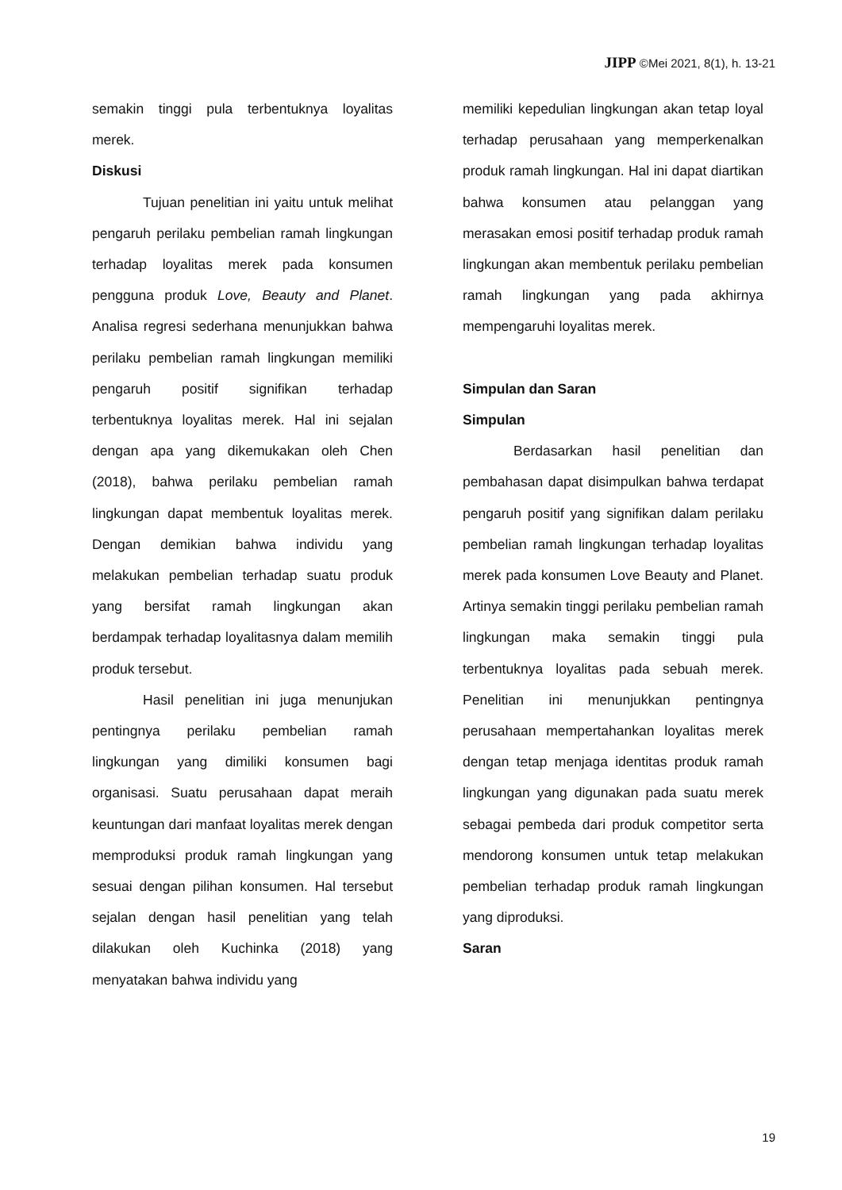JIPP ©Mei 2021, 8(1), h. 13-21
semakin tinggi pula terbentuknya loyalitas merek.
Diskusi
Tujuan penelitian ini yaitu untuk melihat pengaruh perilaku pembelian ramah lingkungan terhadap loyalitas merek pada konsumen pengguna produk Love, Beauty and Planet. Analisa regresi sederhana menunjukkan bahwa perilaku pembelian ramah lingkungan memiliki pengaruh positif signifikan terhadap terbentuknya loyalitas merek. Hal ini sejalan dengan apa yang dikemukakan oleh Chen (2018), bahwa perilaku pembelian ramah lingkungan dapat membentuk loyalitas merek. Dengan demikian bahwa individu yang melakukan pembelian terhadap suatu produk yang bersifat ramah lingkungan akan berdampak terhadap loyalitasnya dalam memilih produk tersebut.
Hasil penelitian ini juga menunjukan pentingnya perilaku pembelian ramah lingkungan yang dimiliki konsumen bagi organisasi. Suatu perusahaan dapat meraih keuntungan dari manfaat loyalitas merek dengan memproduksi produk ramah lingkungan yang sesuai dengan pilihan konsumen. Hal tersebut sejalan dengan hasil penelitian yang telah dilakukan oleh Kuchinka (2018) yang menyatakan bahwa individu yang
memiliki kepedulian lingkungan akan tetap loyal terhadap perusahaan yang memperkenalkan produk ramah lingkungan. Hal ini dapat diartikan bahwa konsumen atau pelanggan yang merasakan emosi positif terhadap produk ramah lingkungan akan membentuk perilaku pembelian ramah lingkungan yang pada akhirnya mempengaruhi loyalitas merek.
Simpulan dan Saran
Simpulan
Berdasarkan hasil penelitian dan pembahasan dapat disimpulkan bahwa terdapat pengaruh positif yang signifikan dalam perilaku pembelian ramah lingkungan terhadap loyalitas merek pada konsumen Love Beauty and Planet. Artinya semakin tinggi perilaku pembelian ramah lingkungan maka semakin tinggi pula terbentuknya loyalitas pada sebuah merek. Penelitian ini menunjukkan pentingnya perusahaan mempertahankan loyalitas merek dengan tetap menjaga identitas produk ramah lingkungan yang digunakan pada suatu merek sebagai pembeda dari produk competitor serta mendorong konsumen untuk tetap melakukan pembelian terhadap produk ramah lingkungan yang diproduksi.
Saran
19